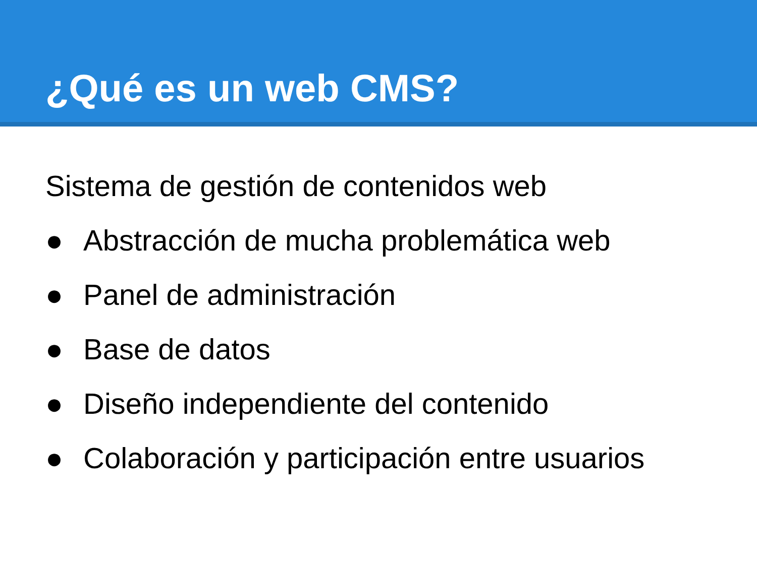¿Qué es un web CMS?
Sistema de gestión de contenidos web
● Abstracción de mucha problemática web
● Panel de administración
● Base de datos
● Diseño independiente del contenido
● Colaboración y participación entre usuarios